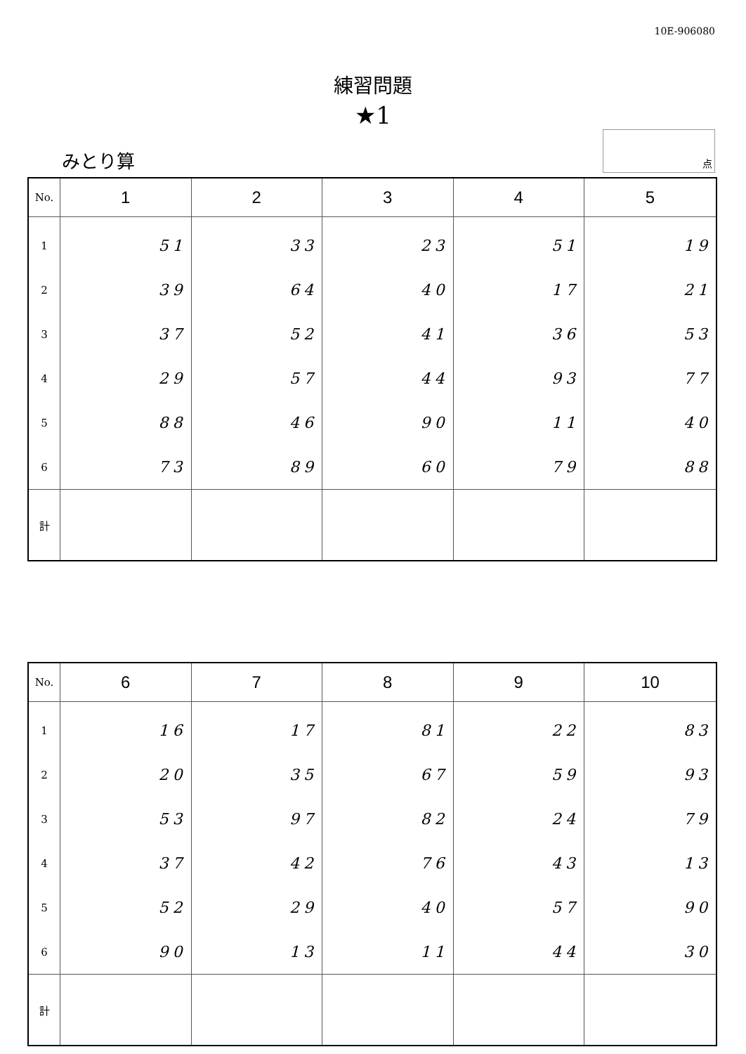10E-906080
練習問題
★1
みとり算
点
| No. | 1 | 2 | 3 | 4 | 5 |
| --- | --- | --- | --- | --- | --- |
| 1 | 51 | 33 | 23 | 51 | 19 |
| 2 | 39 | 64 | 40 | 17 | 21 |
| 3 | 37 | 52 | 41 | 36 | 53 |
| 4 | 29 | 57 | 44 | 93 | 77 |
| 5 | 88 | 46 | 90 | 11 | 40 |
| 6 | 73 | 89 | 60 | 79 | 88 |
| 計 | | | | | |
| No. | 6 | 7 | 8 | 9 | 10 |
| --- | --- | --- | --- | --- | --- |
| 1 | 16 | 17 | 81 | 22 | 83 |
| 2 | 20 | 35 | 67 | 59 | 93 |
| 3 | 53 | 97 | 82 | 24 | 79 |
| 4 | 37 | 42 | 76 | 43 | 13 |
| 5 | 52 | 29 | 40 | 57 | 90 |
| 6 | 90 | 13 | 11 | 44 | 30 |
| 計 | | | | | |